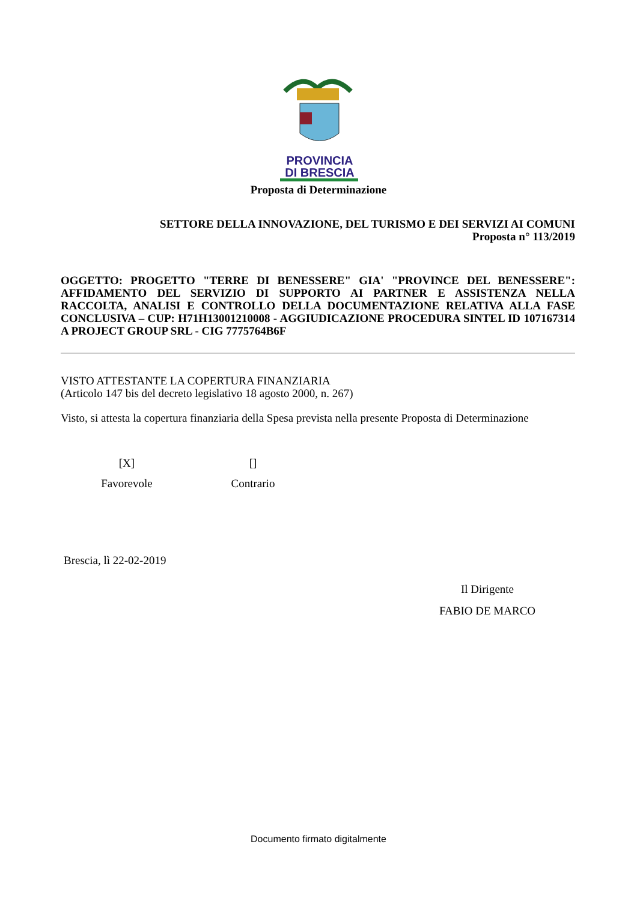PROVINCIA
DI BRESCIA
Proposta di Determinazione
SETTORE DELLA INNOVAZIONE, DEL TURISMO E DEI SERVIZI AI COMUNI
Proposta n° 113/2019
OGGETTO: PROGETTO "TERRE DI BENESSERE" GIA' "PROVINCE DEL BENESSERE": AFFIDAMENTO DEL SERVIZIO DI SUPPORTO AI PARTNER E ASSISTENZA NELLA RACCOLTA, ANALISI E CONTROLLO DELLA DOCUMENTAZIONE RELATIVA ALLA FASE CONCLUSIVA – CUP: H71H13001210008 - AGGIUDICAZIONE PROCEDURA SINTEL ID 107167314 A PROJECT GROUP SRL - CIG 7775764B6F
VISTO ATTESTANTE LA COPERTURA FINANZIARIA
(Articolo 147 bis del decreto legislativo 18 agosto 2000, n. 267)
Visto, si attesta la copertura finanziaria della Spesa prevista nella presente Proposta di Determinazione
[X]
Favorevole
[]
Contrario
Brescia, lì 22-02-2019
Il Dirigente
FABIO DE MARCO
Documento firmato digitalmente